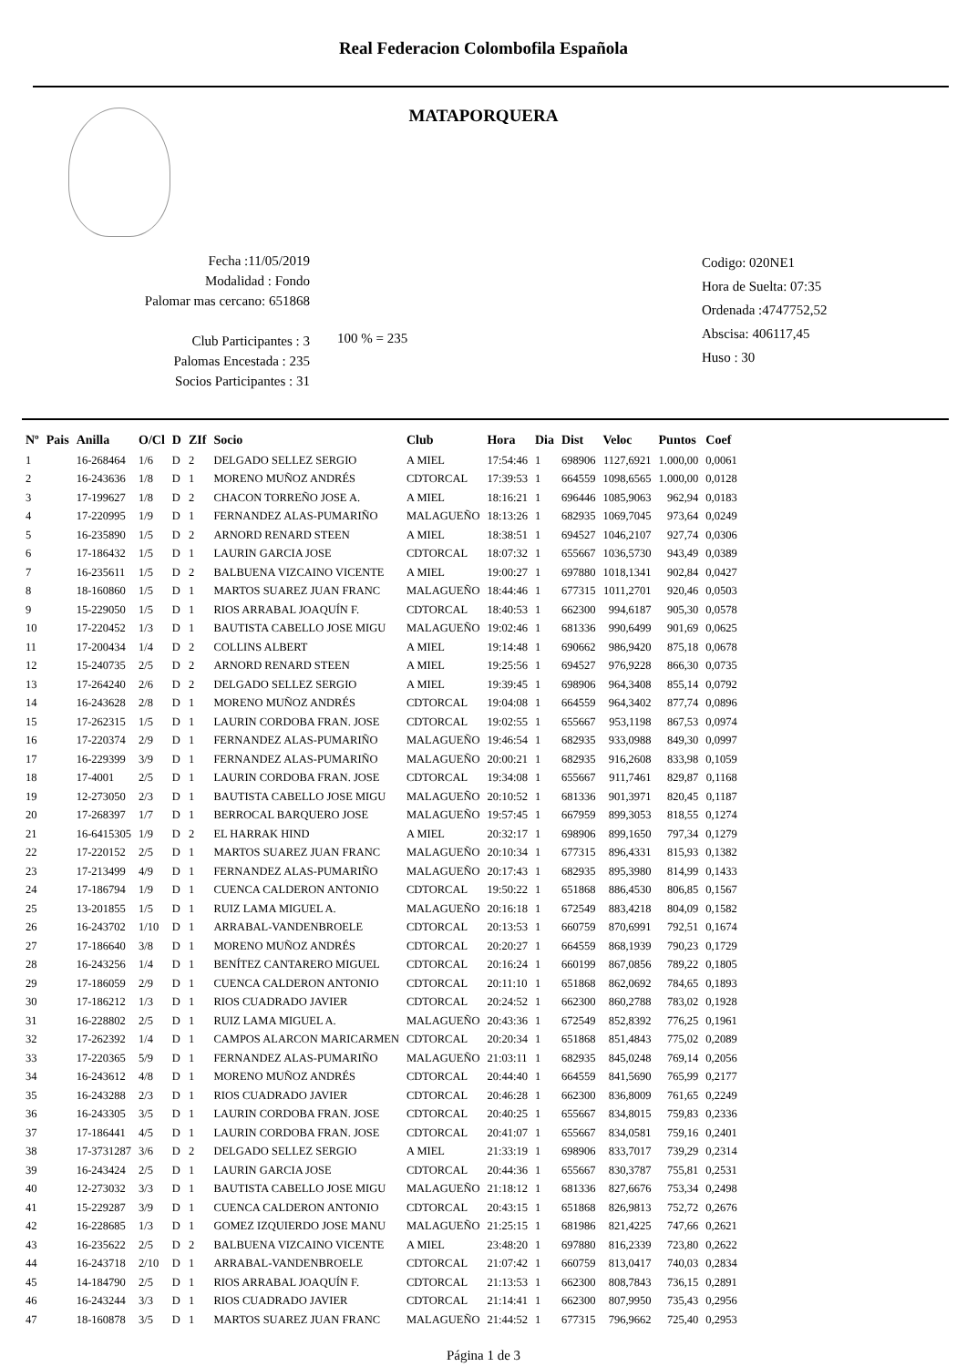Real Federacion Colombofila Española
MATAPORQUERA
Fecha :11/05/2019
Modalidad : Fondo
Palomar mas cercano: 651868
Club Participantes : 3
Palomas Encestada : 235
Socios Participantes : 31
100 % = 235
Codigo: 020NE1
Hora de Suelta: 07:35
Ordenada :4747752,52
Abscisa: 406117,45
Huso : 30
| Nº | Pais | Anilla | O/Cl | D | ZIf | Socio | Club | Hora | Dia | Dist | Veloc | Puntos | Coef |
| --- | --- | --- | --- | --- | --- | --- | --- | --- | --- | --- | --- | --- | --- |
| 1 | | 16-268464 | 1/6 | D | 2 | DELGADO SELLEZ SERGIO | A MIEL | 17:54:46 | 1 | 698906 | 1127,6921 | 1.000,00 | 0,0061 |
| 2 | | 16-243636 | 1/8 | D | 1 | MORENO MUÑOZ ANDRÉS | CDTORCAL | 17:39:53 | 1 | 664559 | 1098,6565 | 1.000,00 | 0,0128 |
| 3 | | 17-199627 | 1/8 | D | 2 | CHACON TORREÑO JOSE A. | A MIEL | 18:16:21 | 1 | 696446 | 1085,9063 | 962,94 | 0,0183 |
| 4 | | 17-220995 | 1/9 | D | 1 | FERNANDEZ ALAS-PUMARIÑO | MALAGUEÑO | 18:13:26 | 1 | 682935 | 1069,7045 | 973,64 | 0,0249 |
| 5 | | 16-235890 | 1/5 | D | 2 | ARNORD RENARD STEEN | A MIEL | 18:38:51 | 1 | 694527 | 1046,2107 | 927,74 | 0,0306 |
| 6 | | 17-186432 | 1/5 | D | 1 | LAURIN GARCIA JOSE | CDTORCAL | 18:07:32 | 1 | 655667 | 1036,5730 | 943,49 | 0,0389 |
| 7 | | 16-235611 | 1/5 | D | 2 | BALBUENA VIZCAINO VICENTE | A MIEL | 19:00:27 | 1 | 697880 | 1018,1341 | 902,84 | 0,0427 |
| 8 | | 18-160860 | 1/5 | D | 1 | MARTOS SUAREZ JUAN FRANC | MALAGUEÑO | 18:44:46 | 1 | 677315 | 1011,2701 | 920,46 | 0,0503 |
| 9 | | 15-229050 | 1/5 | D | 1 | RIOS ARRABAL JOAQUÍN F. | CDTORCAL | 18:40:53 | 1 | 662300 | 994,6187 | 905,30 | 0,0578 |
| 10 | | 17-220452 | 1/3 | D | 1 | BAUTISTA CABELLO JOSE MIGU | MALAGUEÑO | 19:02:46 | 1 | 681336 | 990,6499 | 901,69 | 0,0625 |
| 11 | | 17-200434 | 1/4 | D | 2 | COLLINS ALBERT | A MIEL | 19:14:48 | 1 | 690662 | 986,9420 | 875,18 | 0,0678 |
| 12 | | 15-240735 | 2/5 | D | 2 | ARNORD RENARD STEEN | A MIEL | 19:25:56 | 1 | 694527 | 976,9228 | 866,30 | 0,0735 |
| 13 | | 17-264240 | 2/6 | D | 2 | DELGADO SELLEZ SERGIO | A MIEL | 19:39:45 | 1 | 698906 | 964,3408 | 855,14 | 0,0792 |
| 14 | | 16-243628 | 2/8 | D | 1 | MORENO MUÑOZ ANDRÉS | CDTORCAL | 19:04:08 | 1 | 664559 | 964,3402 | 877,74 | 0,0896 |
| 15 | | 17-262315 | 1/5 | D | 1 | LAURIN CORDOBA FRAN. JOSE | CDTORCAL | 19:02:55 | 1 | 655667 | 953,1198 | 867,53 | 0,0974 |
| 16 | | 17-220374 | 2/9 | D | 1 | FERNANDEZ ALAS-PUMARIÑO | MALAGUEÑO | 19:46:54 | 1 | 682935 | 933,0988 | 849,30 | 0,0997 |
| 17 | | 16-229399 | 3/9 | D | 1 | FERNANDEZ ALAS-PUMARIÑO | MALAGUEÑO | 20:00:21 | 1 | 682935 | 916,2608 | 833,98 | 0,1059 |
| 18 | | 17-4001 | 2/5 | D | 1 | LAURIN CORDOBA FRAN. JOSE | CDTORCAL | 19:34:08 | 1 | 655667 | 911,7461 | 829,87 | 0,1168 |
| 19 | | 12-273050 | 2/3 | D | 1 | BAUTISTA CABELLO JOSE MIGU | MALAGUEÑO | 20:10:52 | 1 | 681336 | 901,3971 | 820,45 | 0,1187 |
| 20 | | 17-268397 | 1/7 | D | 1 | BERROCAL BARQUERO JOSE | MALAGUEÑO | 19:57:45 | 1 | 667959 | 899,3053 | 818,55 | 0,1274 |
| 21 | | 16-6415305 | 1/9 | D | 2 | EL HARRAK HIND | A MIEL | 20:32:17 | 1 | 698906 | 899,1650 | 797,34 | 0,1279 |
| 22 | | 17-220152 | 2/5 | D | 1 | MARTOS SUAREZ JUAN FRANC | MALAGUEÑO | 20:10:34 | 1 | 677315 | 896,4331 | 815,93 | 0,1382 |
| 23 | | 17-213499 | 4/9 | D | 1 | FERNANDEZ ALAS-PUMARIÑO | MALAGUEÑO | 20:17:43 | 1 | 682935 | 895,3980 | 814,99 | 0,1433 |
| 24 | | 17-186794 | 1/9 | D | 1 | CUENCA CALDERON ANTONIO | CDTORCAL | 19:50:22 | 1 | 651868 | 886,4530 | 806,85 | 0,1567 |
| 25 | | 13-201855 | 1/5 | D | 1 | RUIZ LAMA MIGUEL A. | MALAGUEÑO | 20:16:18 | 1 | 672549 | 883,4218 | 804,09 | 0,1582 |
| 26 | | 16-243702 | 1/10 | D | 1 | ARRABAL-VANDENBROELE | CDTORCAL | 20:13:53 | 1 | 660759 | 870,6991 | 792,51 | 0,1674 |
| 27 | | 17-186640 | 3/8 | D | 1 | MORENO MUÑOZ ANDRÉS | CDTORCAL | 20:20:27 | 1 | 664559 | 868,1939 | 790,23 | 0,1729 |
| 28 | | 16-243256 | 1/4 | D | 1 | BENÍTEZ CANTARERO MIGUEL | CDTORCAL | 20:16:24 | 1 | 660199 | 867,0856 | 789,22 | 0,1805 |
| 29 | | 17-186059 | 2/9 | D | 1 | CUENCA CALDERON ANTONIO | CDTORCAL | 20:11:10 | 1 | 651868 | 862,0692 | 784,65 | 0,1893 |
| 30 | | 17-186212 | 1/3 | D | 1 | RIOS CUADRADO JAVIER | CDTORCAL | 20:24:52 | 1 | 662300 | 860,2788 | 783,02 | 0,1928 |
| 31 | | 16-228802 | 2/5 | D | 1 | RUIZ LAMA MIGUEL A. | MALAGUEÑO | 20:43:36 | 1 | 672549 | 852,8392 | 776,25 | 0,1961 |
| 32 | | 17-262392 | 1/4 | D | 1 | CAMPOS ALARCON MARICARMEN | CDTORCAL | 20:20:34 | 1 | 651868 | 851,4843 | 775,02 | 0,2089 |
| 33 | | 17-220365 | 5/9 | D | 1 | FERNANDEZ ALAS-PUMARIÑO | MALAGUEÑO | 21:03:11 | 1 | 682935 | 845,0248 | 769,14 | 0,2056 |
| 34 | | 16-243612 | 4/8 | D | 1 | MORENO MUÑOZ ANDRÉS | CDTORCAL | 20:44:40 | 1 | 664559 | 841,5690 | 765,99 | 0,2177 |
| 35 | | 16-243288 | 2/3 | D | 1 | RIOS CUADRADO JAVIER | CDTORCAL | 20:46:28 | 1 | 662300 | 836,8009 | 761,65 | 0,2249 |
| 36 | | 16-243305 | 3/5 | D | 1 | LAURIN CORDOBA FRAN. JOSE | CDTORCAL | 20:40:25 | 1 | 655667 | 834,8015 | 759,83 | 0,2336 |
| 37 | | 17-186441 | 4/5 | D | 1 | LAURIN CORDOBA FRAN. JOSE | CDTORCAL | 20:41:07 | 1 | 655667 | 834,0581 | 759,16 | 0,2401 |
| 38 | | 17-3731287 | 3/6 | D | 2 | DELGADO SELLEZ SERGIO | A MIEL | 21:33:19 | 1 | 698906 | 833,7017 | 739,29 | 0,2314 |
| 39 | | 16-243424 | 2/5 | D | 1 | LAURIN GARCIA JOSE | CDTORCAL | 20:44:36 | 1 | 655667 | 830,3787 | 755,81 | 0,2531 |
| 40 | | 12-273032 | 3/3 | D | 1 | BAUTISTA CABELLO JOSE MIGU | MALAGUEÑO | 21:18:12 | 1 | 681336 | 827,6676 | 753,34 | 0,2498 |
| 41 | | 15-229287 | 3/9 | D | 1 | CUENCA CALDERON ANTONIO | CDTORCAL | 20:43:15 | 1 | 651868 | 826,9813 | 752,72 | 0,2676 |
| 42 | | 16-228685 | 1/3 | D | 1 | GOMEZ IZQUIERDO JOSE MANU | MALAGUEÑO | 21:25:15 | 1 | 681986 | 821,4225 | 747,66 | 0,2621 |
| 43 | | 16-235622 | 2/5 | D | 2 | BALBUENA VIZCAINO VICENTE | A MIEL | 23:48:20 | 1 | 697880 | 816,2339 | 723,80 | 0,2622 |
| 44 | | 16-243718 | 2/10 | D | 1 | ARRABAL-VANDENBROELE | CDTORCAL | 21:07:42 | 1 | 660759 | 813,0417 | 740,03 | 0,2834 |
| 45 | | 14-184790 | 2/5 | D | 1 | RIOS ARRABAL JOAQUÍN F. | CDTORCAL | 21:13:53 | 1 | 662300 | 808,7843 | 736,15 | 0,2891 |
| 46 | | 16-243244 | 3/3 | D | 1 | RIOS CUADRADO JAVIER | CDTORCAL | 21:14:41 | 1 | 662300 | 807,9950 | 735,43 | 0,2956 |
| 47 | | 18-160878 | 3/5 | D | 1 | MARTOS SUAREZ JUAN FRANC | MALAGUEÑO | 21:44:52 | 1 | 677315 | 796,9662 | 725,40 | 0,2953 |
Página 1 de 3